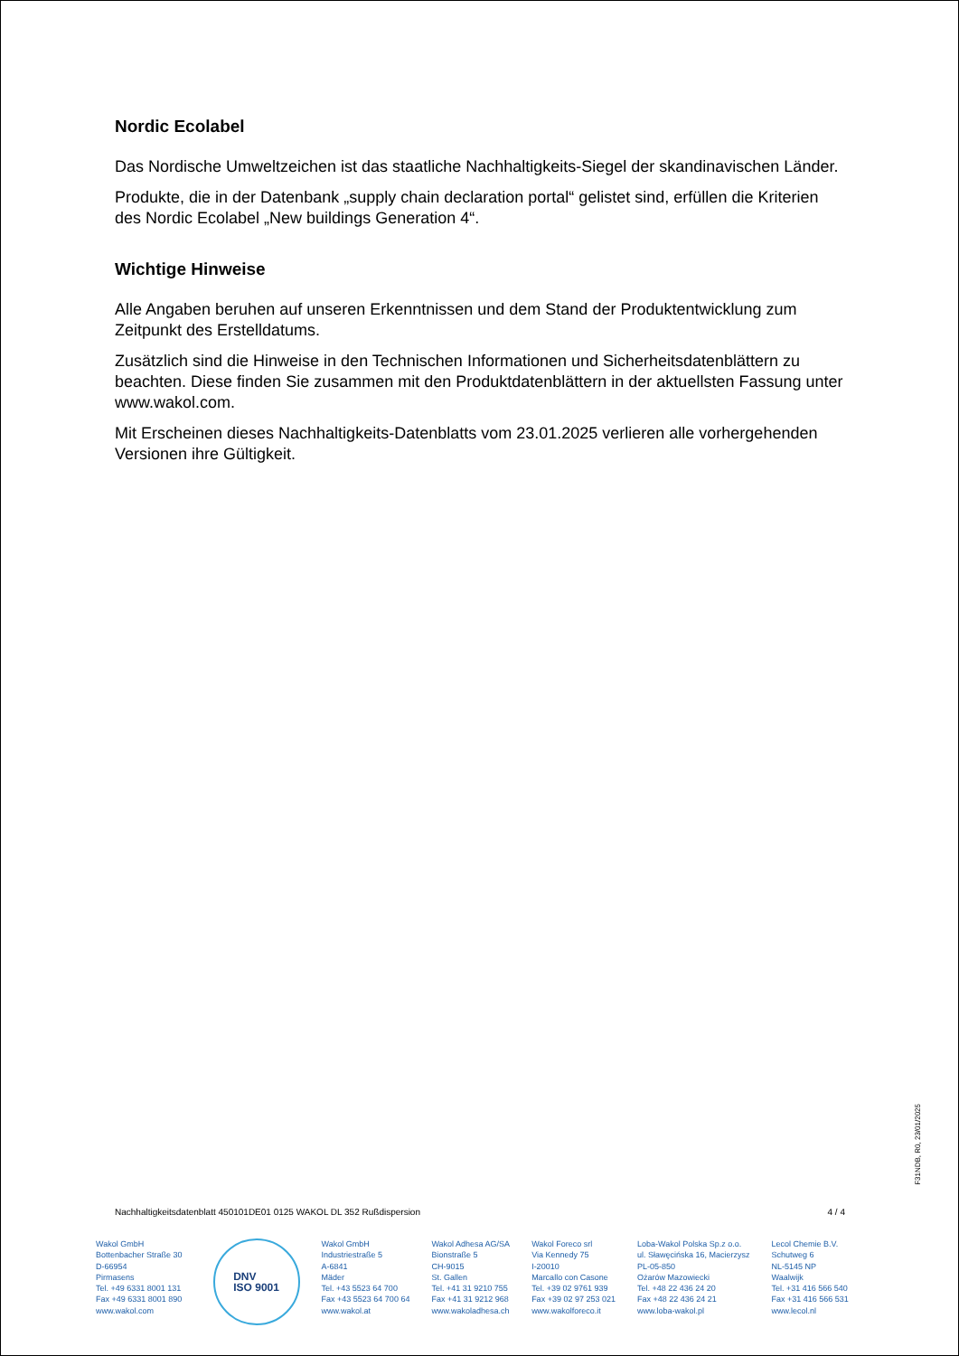Nordic Ecolabel
Das Nordische Umweltzeichen ist das staatliche Nachhaltigkeits-Siegel der skandinavischen Länder.
Produkte, die in der Datenbank „supply chain declaration portal“ gelistet sind, erfüllen die Kriterien des Nordic Ecolabel „New buildings Generation 4“.
Wichtige Hinweise
Alle Angaben beruhen auf unseren Erkenntnissen und dem Stand der Produktentwicklung zum Zeitpunkt des Erstelldatums.
Zusätzlich sind die Hinweise in den Technischen Informationen und Sicherheitsdatenblättern zu beachten. Diese finden Sie zusammen mit den Produktdatenblättern in der aktuellsten Fassung unter www.wakol.com.
Mit Erscheinen dieses Nachhaltigkeits-Datenblatts vom 23.01.2025 verlieren alle vorhergehenden Versionen ihre Gültigkeit.
F31NDB, R0, 23/01/2025
Nachhaltigkeitsdatenblatt 450101DE01 0125 WAKOL DL 352 Rußdispersion 4 / 4
Wakol GmbH
Bottenbacher Straße 30
D-66954
Pirmasens
Tel. +49 6331 8001 131
Fax +49 6331 8001 890
www.wakol.com
DNV
ISO 9001
Wakol GmbH
Industriestraße 5
A-6841
Mäder
Tel. +43 5523 64 700
Fax +43 5523 64 700 64
www.wakol.at
Wakol Adhesa AG/SA
Bionstraße 5
CH-9015
St. Gallen
Tel. +41 31 9210 755
Fax +41 31 9212 968
www.wakoladhesa.ch
Wakol Foreco srl
Via Kennedy 75
I-20010
Marcallo con Casone
Tel. +39 02 9761 939
Fax +39 02 97 253 021
www.wakolforeco.it
Loba-Wakol Polska Sp.z o.o.
ul. Sławęcińska 16, Macierzysz
PL-05-850
Ożarów Mazowiecki
Tel. +48 22 436 24 20
Fax +48 22 436 24 21
www.loba-wakol.pl
Lecol Chemie B.V.
Schutweg 6
NL-5145 NP
Waalwijk
Tel. +31 416 566 540
Fax +31 416 566 531
www.lecol.nl